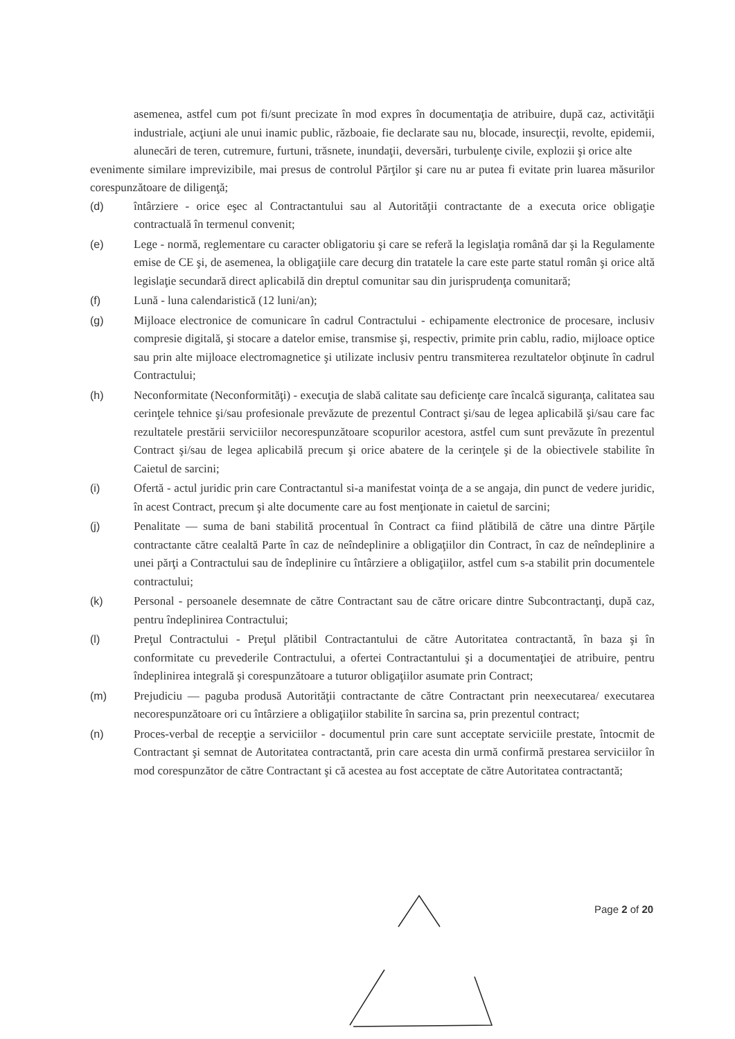asemenea, astfel cum pot fi/sunt precizate în mod expres în documentaţia de atribuire, după caz, activităţii industriale, acţiuni ale unui inamic public, războaie, fie declarate sau nu, blocade, insurecţii, revolte, epidemii, alunecări de teren, cutremure, furtuni, trăsnete, inundaţii, deversări, turbulenţe civile, explozii şi orice alte
evenimente similare imprevizibile, mai presus de controlul Părţilor şi care nu ar putea fi evitate prin luarea măsurilor corespunzătoare de diligenţă;
(d) întârziere - orice eşec al Contractantului sau al Autorităţii contractante de a executa orice obligaţie contractuală în termenul convenit;
(e) Lege - normă, reglementare cu caracter obligatoriu şi care se referă la legislaţia română dar şi la Regulamente emise de CE şi, de asemenea, la obligaţiile care decurg din tratatele la care este parte statul român şi orice altă legislaţie secundară direct aplicabilă din dreptul comunitar sau din jurisprudenţa comunitară;
(f) Lună - luna calendaristică (12 luni/an);
(g) Mijloace electronice de comunicare în cadrul Contractului - echipamente electronice de procesare, inclusiv compresie digitală, şi stocare a datelor emise, transmise şi, respectiv, primite prin cablu, radio, mijloace optice sau prin alte mijloace electromagnetice şi utilizate inclusiv pentru transmiterea rezultatelor obţinute în cadrul Contractului;
(h) Neconformitate (Neconformităţi) - execuţia de slabă calitate sau deficienţe care încalcă siguranţa, calitatea sau cerinţele tehnice şi/sau profesionale prevăzute de prezentul Contract şi/sau de legea aplicabilă şi/sau care fac rezultatele prestării serviciilor necorespunzătoare scopurilor acestora, astfel cum sunt prevăzute în prezentul Contract şi/sau de legea aplicabilă precum şi orice abatere de la cerinţele şi de la obiectivele stabilite în Caietul de sarcini;
(i) Ofertă - actul juridic prin care Contractantul si-a manifestat voinţa de a se angaja, din punct de vedere juridic, în acest Contract, precum şi alte documente care au fost menţionate in caietul de sarcini;
(j) Penalitate — suma de bani stabilită procentual în Contract ca fiind plătibilă de către una dintre Părţile contractante către cealaltă Parte în caz de neîndeplinire a obligaţiilor din Contract, în caz de neîndeplinire a unei părţi a Contractului sau de îndeplinire cu întârziere a obligaţiilor, astfel cum s-a stabilit prin documentele contractului;
(k) Personal - persoanele desemnate de către Contractant sau de către oricare dintre Subcontractanţi, după caz, pentru îndeplinirea Contractului;
(l) Preţul Contractului - Preţul plătibil Contractantului de către Autoritatea contractantă, în baza şi în conformitate cu prevederile Contractului, a ofertei Contractantului şi a documentaţiei de atribuire, pentru îndeplinirea integrală şi corespunzătoare a tuturor obligaţiilor asumate prin Contract;
(m) Prejudiciu — paguba produsă Autorităţii contractante de către Contractant prin neexecutarea/ executarea necorespunzătoare ori cu întârziere a obligaţiilor stabilite în sarcina sa, prin prezentul contract;
(n) Proces-verbal de recepţie a serviciilor - documentul prin care sunt acceptate serviciile prestate, întocmit de Contractant şi semnat de Autoritatea contractantă, prin care acesta din urmă confirmă prestarea serviciilor în mod corespunzător de către Contractant şi că acestea au fost acceptate de către Autoritatea contractantă;
Page 2 of 20